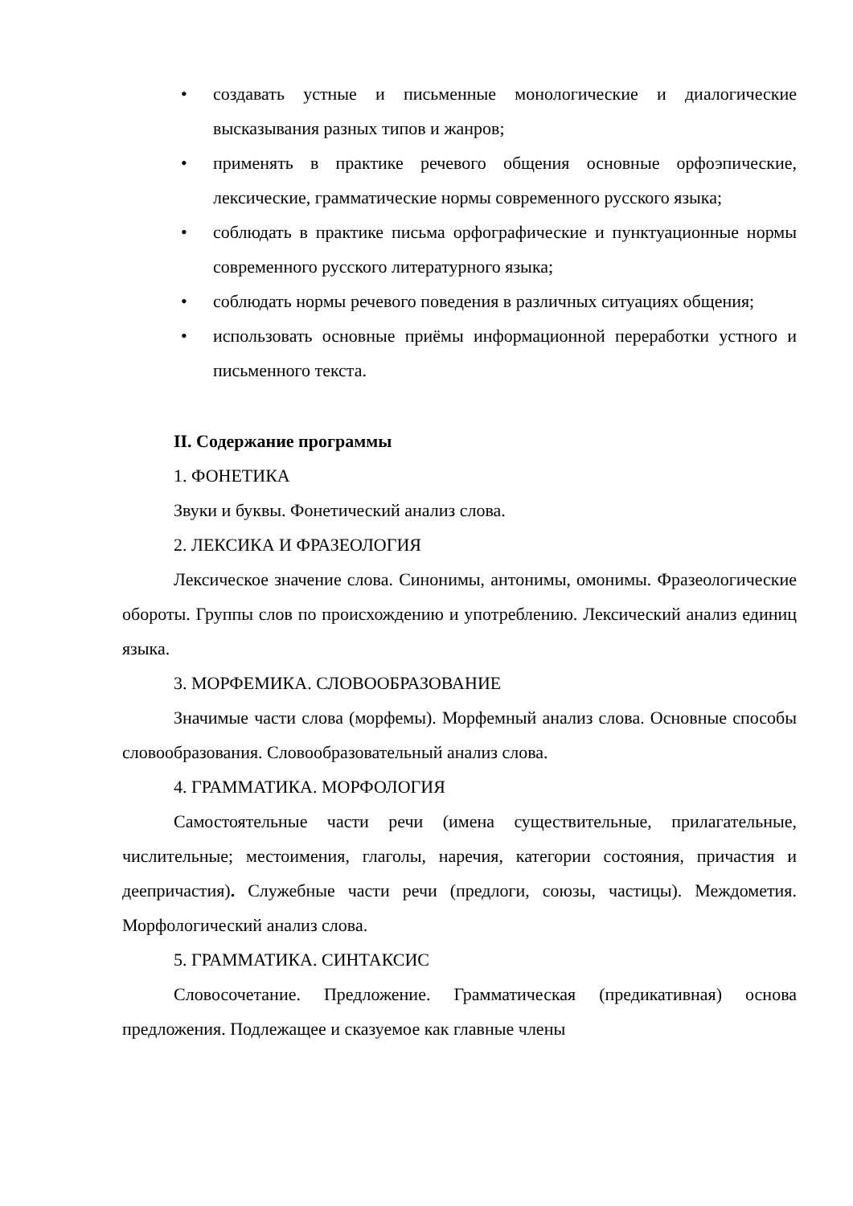• создавать устные и письменные монологические и диалогические высказывания разных типов и жанров;
• применять в практике речевого общения основные орфоэпические, лексические, грамматические нормы современного русского языка;
• соблюдать в практике письма орфографические и пунктуационные нормы современного русского литературного языка;
• соблюдать нормы речевого поведения в различных ситуациях общения;
• использовать основные приёмы информационной переработки устного и письменного текста.
II. Содержание программы
1. ФОНЕТИКА
Звуки и буквы. Фонетический анализ слова.
2. ЛЕКСИКА И ФРАЗЕОЛОГИЯ
Лексическое значение слова. Синонимы, антонимы, омонимы. Фразеологические обороты. Группы слов по происхождению и употреблению. Лексический анализ единиц языка.
3. МОРФЕМИКА. СЛОВООБРАЗОВАНИЕ
Значимые части слова (морфемы). Морфемный анализ слова. Основные способы словообразования. Словообразовательный анализ слова.
4. ГРАММАТИКА. МОРФОЛОГИЯ
Самостоятельные части речи (имена существительные, прилагательные, числительные; местоимения, глаголы, наречия, категории состояния, причастия и деепричастия). Служебные части речи (предлоги, союзы, частицы). Междометия. Морфологический анализ слова.
5. ГРАММАТИКА. СИНТАКСИС
Словосочетание. Предложение. Грамматическая (предикативная) основа предложения. Подлежащее и сказуемое как главные члены